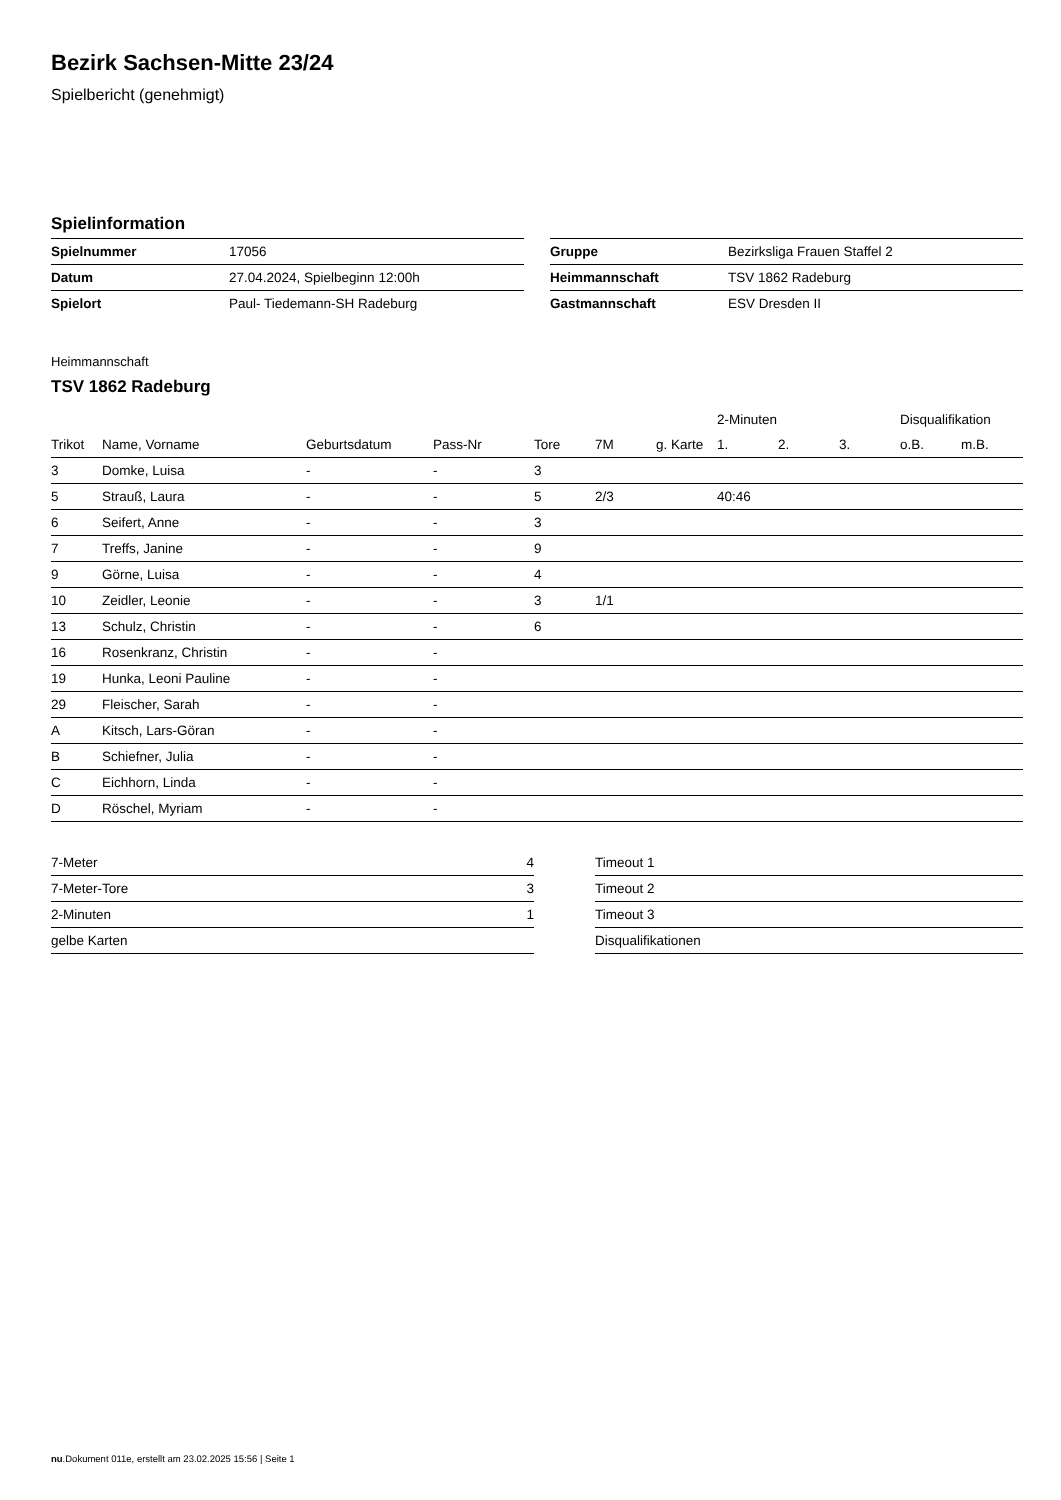Bezirk Sachsen-Mitte 23/24
Spielbericht (genehmigt)
Spielinformation
| Spielnummer | 17056 |
| Datum | 27.04.2024, Spielbeginn 12:00h |
| Spielort | Paul- Tiedemann-SH Radeburg |
| Gruppe | Bezirksliga Frauen Staffel 2 |
| Heimmannschaft | TSV 1862 Radeburg |
| Gastmannschaft | ESV Dresden II |
Heimmannschaft
TSV 1862 Radeburg
| | | | | | | | 2-Minuten | | | Disqualifikation | |
| --- | --- | --- | --- | --- | --- | --- | --- | --- | --- | --- | --- |
| Trikot | Name, Vorname | Geburtsdatum | Pass-Nr | Tore | 7M | g. Karte | 1. | 2. | 3. | o.B. | m.B. |
| 3 | Domke, Luisa | - | - | 3 | | | | | | | |
| 5 | Strauß, Laura | - | - | 5 | 2/3 | | 40:46 | | | | |
| 6 | Seifert, Anne | - | - | 3 | | | | | | | |
| 7 | Treffs, Janine | - | - | 9 | | | | | | | |
| 9 | Görne, Luisa | - | - | 4 | | | | | | | |
| 10 | Zeidler, Leonie | - | - | 3 | 1/1 | | | | | | |
| 13 | Schulz, Christin | - | - | 6 | | | | | | | |
| 16 | Rosenkranz, Christin | - | - | | | | | | | | |
| 19 | Hunka, Leoni Pauline | - | - | | | | | | | | |
| 29 | Fleischer, Sarah | - | - | | | | | | | | |
| A | Kitsch, Lars-Göran | - | - | | | | | | | | |
| B | Schiefner, Julia | - | - | | | | | | | | |
| C | Eichhorn, Linda | - | - | | | | | | | | |
| D | Röschel, Myriam | - | - | | | | | | | | |
| 7-Meter | 4 |
| 7-Meter-Tore | 3 |
| 2-Minuten | 1 |
| gelbe Karten | |
| Timeout 1 |
| Timeout 2 |
| Timeout 3 |
| Disqualifikationen |
nu.Dokument 011e, erstellt am 23.02.2025 15:56 | Seite 1